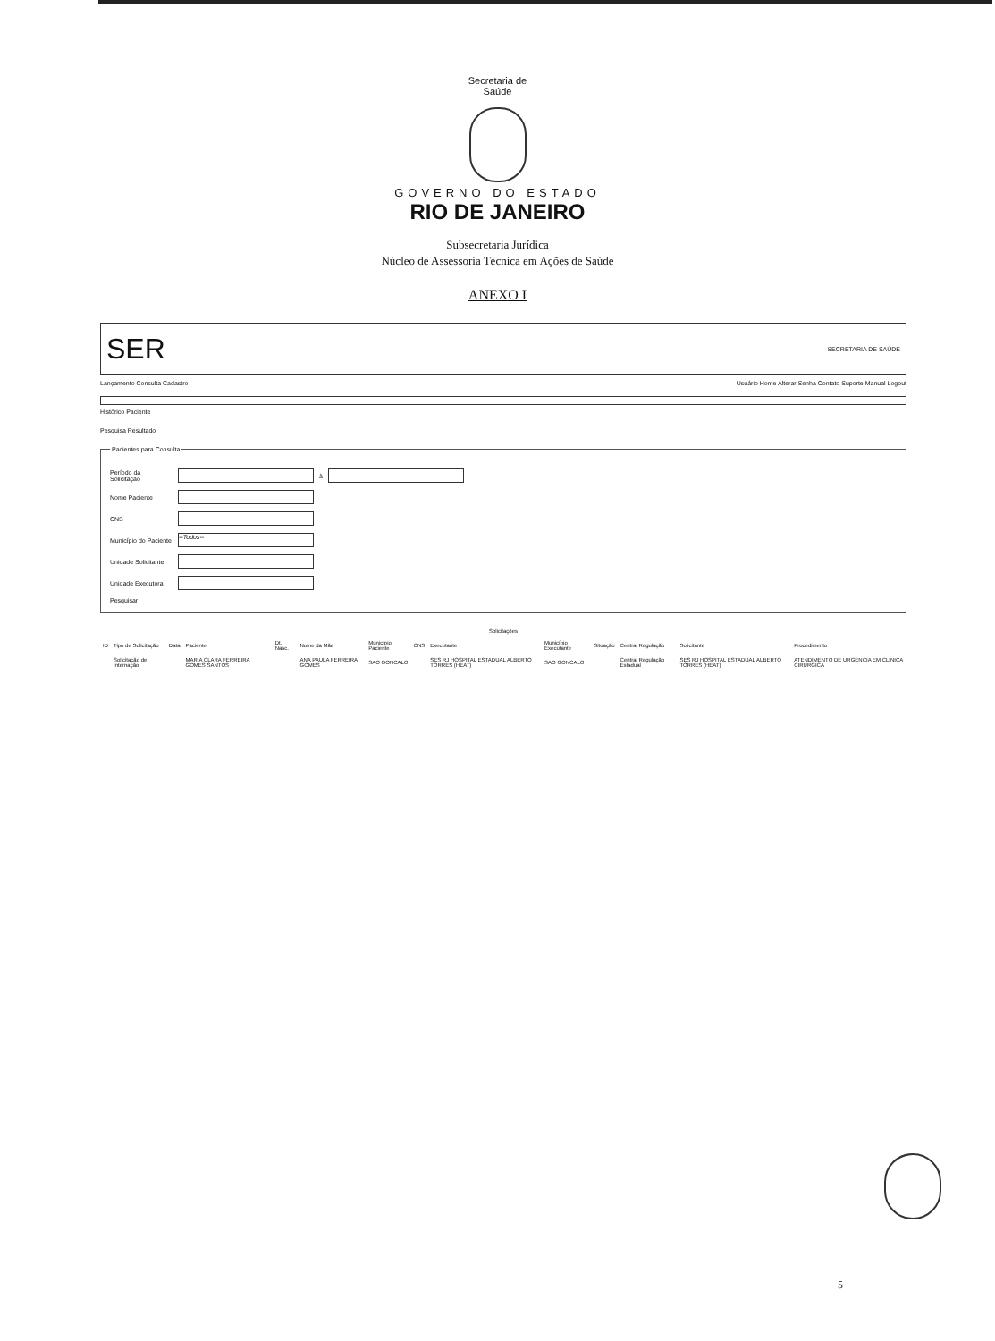Secretaria de
Saúde
GOVERNO DO ESTADO
RIO DE JANEIRO
Subsecretaria Jurídica
Núcleo de Assessoria Técnica em Ações de Saúde
ANEXO I
SER SECRETARIA DE SAÚDE
Lançamento Consulta Cadastro Usuário Home Alterar Senha Contato Suporte Manual Logout
Histórico Paciente
Pesquisa Resultado
Pacientes para Consulta
Período da Solicitação à
Nome Paciente
CNS
Município do Paciente --Todos--
Unidade Solicitante
Unidade Executora
Pesquisar
| Solicitações | | | | | | | | | | | | | |
| --- | --- | --- | --- | --- | --- | --- | --- | --- | --- | --- | --- | --- | --- |
| ID | Tipo de Solicitação | Data | Paciente | Dt. Nasc. | Nome da Mãe | Município Paciente | CNS | Executante | Município Executante | Situação | Central Regulação | Solicitante | Procedimento |
| | Solicitação de Internação | | MARIA CLARA FERREIRA GOMES SANTOS | | ANA PAULA FERREIRA GOMES | SAO GONCALO | | SES RJ HOSPITAL ESTADUAL ALBERTO TORRES (HEAT) | SAO GONCALO | | Central Regulação Estadual | SES RJ HOSPITAL ESTADUAL ALBERTO TORRES (HEAT) | ATENDIMENTO DE URGENCIA EM CLINICA CIRURGICA |
5